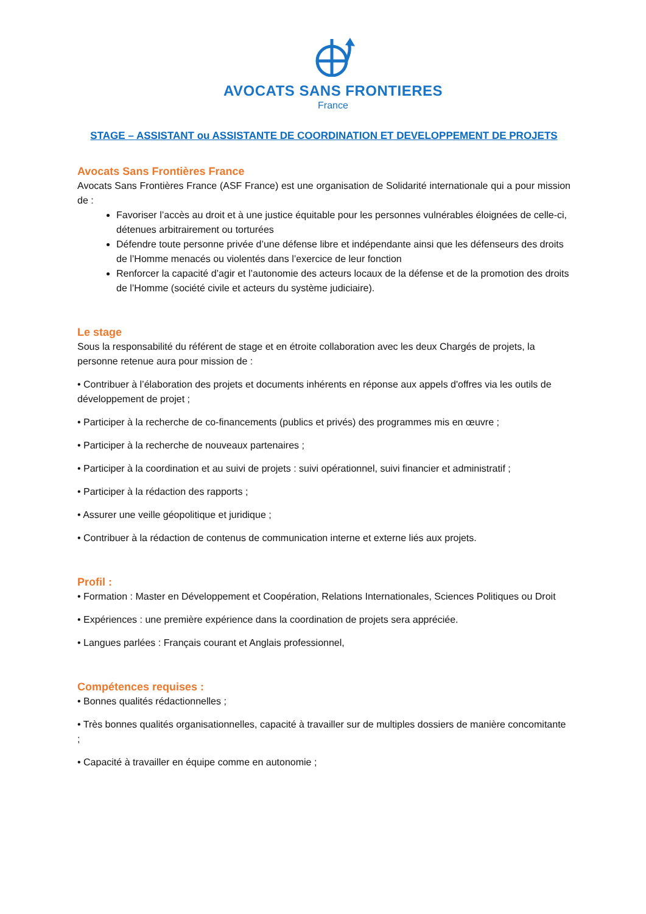AVOCATS SANS FRONTIERES
France
STAGE – ASSISTANT ou ASSISTANTE DE COORDINATION ET DEVELOPPEMENT DE PROJETS
Avocats Sans Frontières France
Avocats Sans Frontières France (ASF France) est une organisation de Solidarité internationale qui a pour mission de :
Favoriser l’accès au droit et à une justice équitable pour les personnes vulnérables éloignées de celle-ci, détenues arbitrairement ou torturées
Défendre toute personne privée d’une défense libre et indépendante ainsi que les défenseurs des droits de l’Homme menacés ou violentés dans l’exercice de leur fonction
Renforcer la capacité d’agir et l’autonomie des acteurs locaux de la défense et de la promotion des droits de l’Homme (société civile et acteurs du système judiciaire).
Le stage
Sous la responsabilité du référent de stage et en étroite collaboration avec les deux Chargés de projets, la personne retenue aura pour mission de :
• Contribuer à l’élaboration des projets et documents inhérents en réponse aux appels d'offres via les outils de développement de projet ;
• Participer à la recherche de co-financements (publics et privés) des programmes mis en œuvre ;
• Participer à la recherche de nouveaux partenaires ;
• Participer à la coordination et au suivi de projets : suivi opérationnel, suivi financier et administratif ;
• Participer à la rédaction des rapports ;
• Assurer une veille géopolitique et juridique ;
• Contribuer à la rédaction de contenus de communication interne et externe liés aux projets.
Profil :
• Formation : Master en Développement et Coopération, Relations Internationales, Sciences Politiques ou Droit
• Expériences : une première expérience dans la coordination de projets sera appréciée.
• Langues parlées : Français courant et Anglais professionnel,
Compétences requises :
• Bonnes qualités rédactionnelles ;
• Très bonnes qualités organisationnelles, capacité à travailler sur de multiples dossiers de manière concomitante ;
• Capacité à travailler en équipe comme en autonomie ;